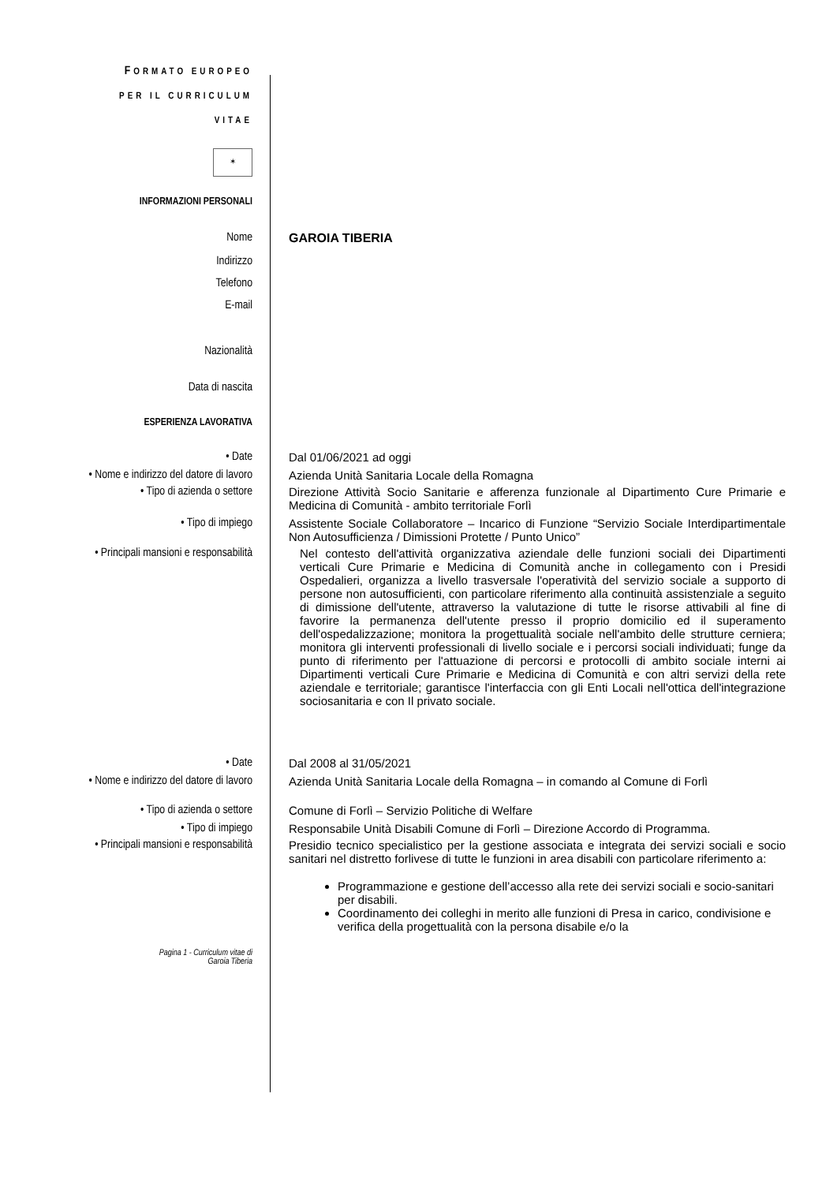FORMATO EUROPEO
PER IL CURRICULUM
VITAE
✶
INFORMAZIONI PERSONALI
Nome GAROIA TIBERIA
Indirizzo
Telefono
E-mail
Nazionalità
Data di nascita
ESPERIENZA LAVORATIVA
• Date Dal 01/06/2021 ad oggi
• Nome e indirizzo del datore di lavoro
Azienda Unità Sanitaria Locale della Romagna
• Tipo di azienda o settore Direzione Attività Socio Sanitarie e afferenza funzionale al Dipartimento Cure Primarie e Medicina di Comunità - ambito territoriale Forlì
• Tipo di impiego Assistente Sociale Collaboratore – Incarico di Funzione “Servizio Sociale Interdipartimentale Non Autosufficienza / Dimissioni Protette / Punto Unico”
• Principali mansioni e responsabilità
Nel contesto dell'attività organizzativa aziendale delle funzioni sociali dei Dipartimenti verticali Cure Primarie e Medicina di Comunità anche in collegamento con i Presidi Ospedalieri, organizza a livello trasversale l'operatività del servizio sociale a supporto di persone non autosufficienti, con particolare riferimento alla continuità assistenziale a seguito di dimissione dell'utente, attraverso la valutazione di tutte le risorse attivabili al fine di favorire la permanenza dell'utente presso il proprio domicilio ed il superamento dell'ospedalizzazione; monitora la progettualità sociale nell'ambito delle strutture cerniera; monitora gli interventi professionali di livello sociale e i percorsi sociali individuati; funge da punto di riferimento per l'attuazione di percorsi e protocolli di ambito sociale interni ai Dipartimenti verticali Cure Primarie e Medicina di Comunità e con altri servizi della rete aziendale e territoriale; garantisce l'interfaccia con gli Enti Locali nell'ottica dell'integrazione sociosanitaria e con Il privato sociale.
• Date Dal 2008 al 31/05/2021
• Nome e indirizzo del datore di lavoro
Azienda Unità Sanitaria Locale della Romagna – in comando al Comune di Forlì
• Tipo di azienda o settore Comune di Forlì – Servizio Politiche di Welfare
• Tipo di impiego Responsabile Unità Disabili Comune di Forlì – Direzione Accordo di Programma.
• Principali mansioni e responsabilità
Presidio tecnico specialistico per la gestione associata e integrata dei servizi sociali e socio sanitari nel distretto forlivese di tutte le funzioni in area disabili con particolare riferimento a:
Programmazione e gestione dell’accesso alla rete dei servizi sociali e socio-sanitari per disabili.
Coordinamento dei colleghi in merito alle funzioni di Presa in carico, condivisione e verifica della progettualità con la persona disabile e/o la
Pagina 1 - Curriculum vitae di
Garoia Tiberia